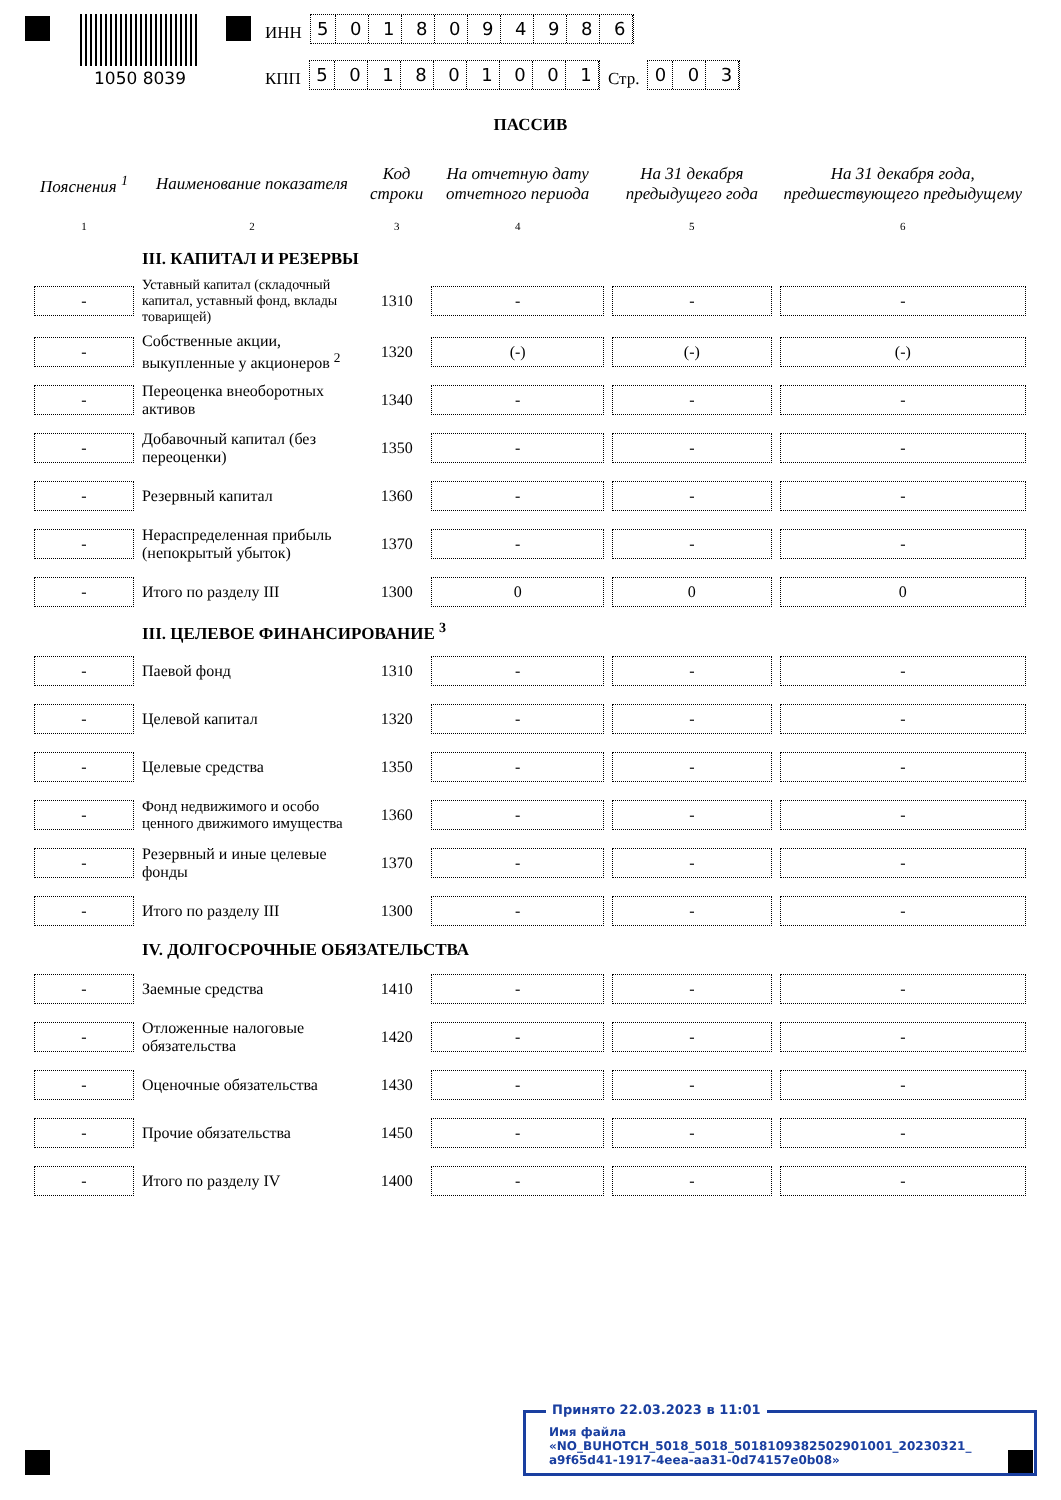1050 8039
ИНН
5018094986
КПП
501801001
Стр.
003
ПАССИВ
| Пояснения <sup>1</sup> | Наименование показателя | Код строки | На отчетную дату отчетного периода | На 31 декабря предыдущего года | На 31 декабря года, предшествующего предыдущему |
| --- | --- | --- | --- | --- | --- |
| 1 | 2 | 3 | 4 | 5 | 6 |
| | III. КАПИТАЛ И РЕЗЕРВЫ | | | | |
| - | Уставный капитал (складочный капитал, уставный фонд, вклады товарищей) | 1310 | - | - | - |
| - | Собственные акции, выкупленные у акционеров <sup>2</sup> | 1320 | (-) | (-) | (-) |
| - | Переоценка внеоборотных активов | 1340 | - | - | - |
| - | Добавочный капитал (без переоценки) | 1350 | - | - | - |
| - | Резервный капитал | 1360 | - | - | - |
| - | Нераспределенная прибыль (непокрытый убыток) | 1370 | - | - | - |
| - | Итого по разделу III | 1300 | 0 | 0 | 0 |
| | III. ЦЕЛЕВОЕ ФИНАНСИРОВАНИЕ <sup>3</sup> | | | | |
| - | Паевой фонд | 1310 | - | - | - |
| - | Целевой капитал | 1320 | - | - | - |
| - | Целевые средства | 1350 | - | - | - |
| - | Фонд недвижимого и особо ценного движимого имущества | 1360 | - | - | - |
| - | Резервный и иные целевые фонды | 1370 | - | - | - |
| - | Итого по разделу III | 1300 | - | - | - |
| | IV. ДОЛГОСРОЧНЫЕ ОБЯЗАТЕЛЬСТВА | | | | |
| - | Заемные средства | 1410 | - | - | - |
| - | Отложенные налоговые обязательства | 1420 | - | - | - |
| - | Оценочные обязательства | 1430 | - | - | - |
| - | Прочие обязательства | 1450 | - | - | - |
| - | Итого по разделу IV | 1400 | - | - | - |
Принято 22.03.2023 в 11:01
Имя файла «NO_BUHOTCH_5018_5018_5018109382502901001_20230321_ a9f65d41-1917-4eea-aa31-0d74157e0b08»